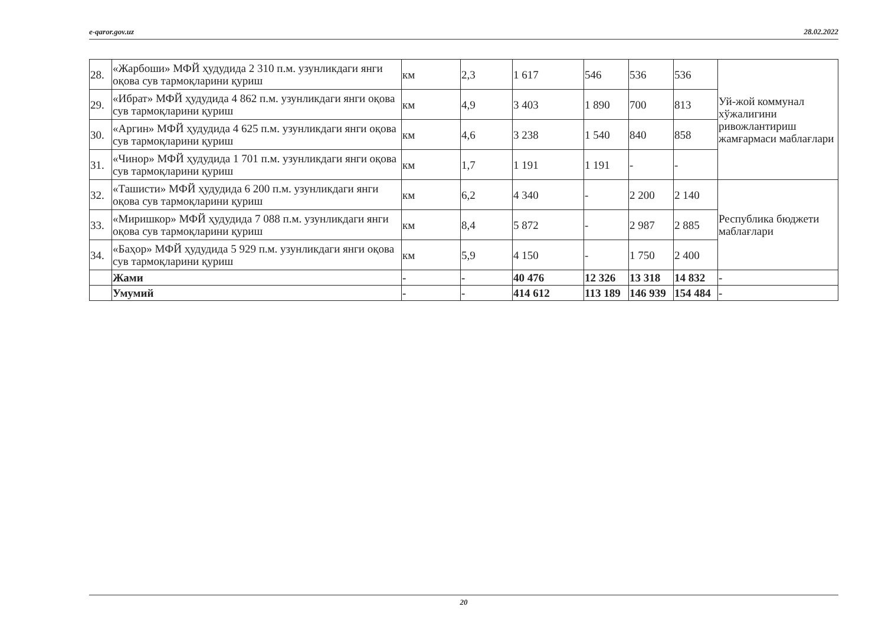e-qaror.gov.uz 28.02.2022
| 28. | «Жарбоши» МФЙ ҳудудида 2 310 п.м. узунликдаги янги оқова сув тармоқларини қуриш | км | 2,3 | 1 617 | 546 | 536 | 536 | Уй-жой коммунал хўжалигини ривожлантириш жамғармаси маблағлари |
| 29. | «Ибрат» МФЙ ҳудудида 4 862 п.м. узунликдаги янги оқова сув тармоқларини қуриш | км | 4,9 | 3 403 | 1 890 | 700 | 813 | |
| 30. | «Аргин» МФЙ ҳудудида 4 625 п.м. узунликдаги янги оқова сув тармоқларини қуриш | км | 4,6 | 3 238 | 1 540 | 840 | 858 | |
| 31. | «Чинор» МФЙ ҳудудида 1 701 п.м. узунликдаги янги оқова сув тармоқларини қуриш | км | 1,7 | 1 191 | 1 191 | - | - | |
| 32. | «Ташисти» МФЙ ҳудудида 6 200 п.м. узунликдаги янги оқова сув тармоқларини қуриш | км | 6,2 | 4 340 | - | 2 200 | 2 140 | Республика бюджети маблағлари |
| 33. | «Миришкор» МФЙ ҳудудида 7 088 п.м. узунликдаги янги оқова сув тармоқларини қуриш | км | 8,4 | 5 872 | - | 2 987 | 2 885 | |
| 34. | «Баҳор» МФЙ ҳудудида 5 929 п.м. узунликдаги янги оқова сув тармоқларини қуриш | км | 5,9 | 4 150 | - | 1 750 | 2 400 | |
| | Жами | - | - | 40 476 | 12 326 | 13 318 | 14 832 | - |
| | Умумий | - | - | 414 612 | 113 189 | 146 939 | 154 484 | - |
20